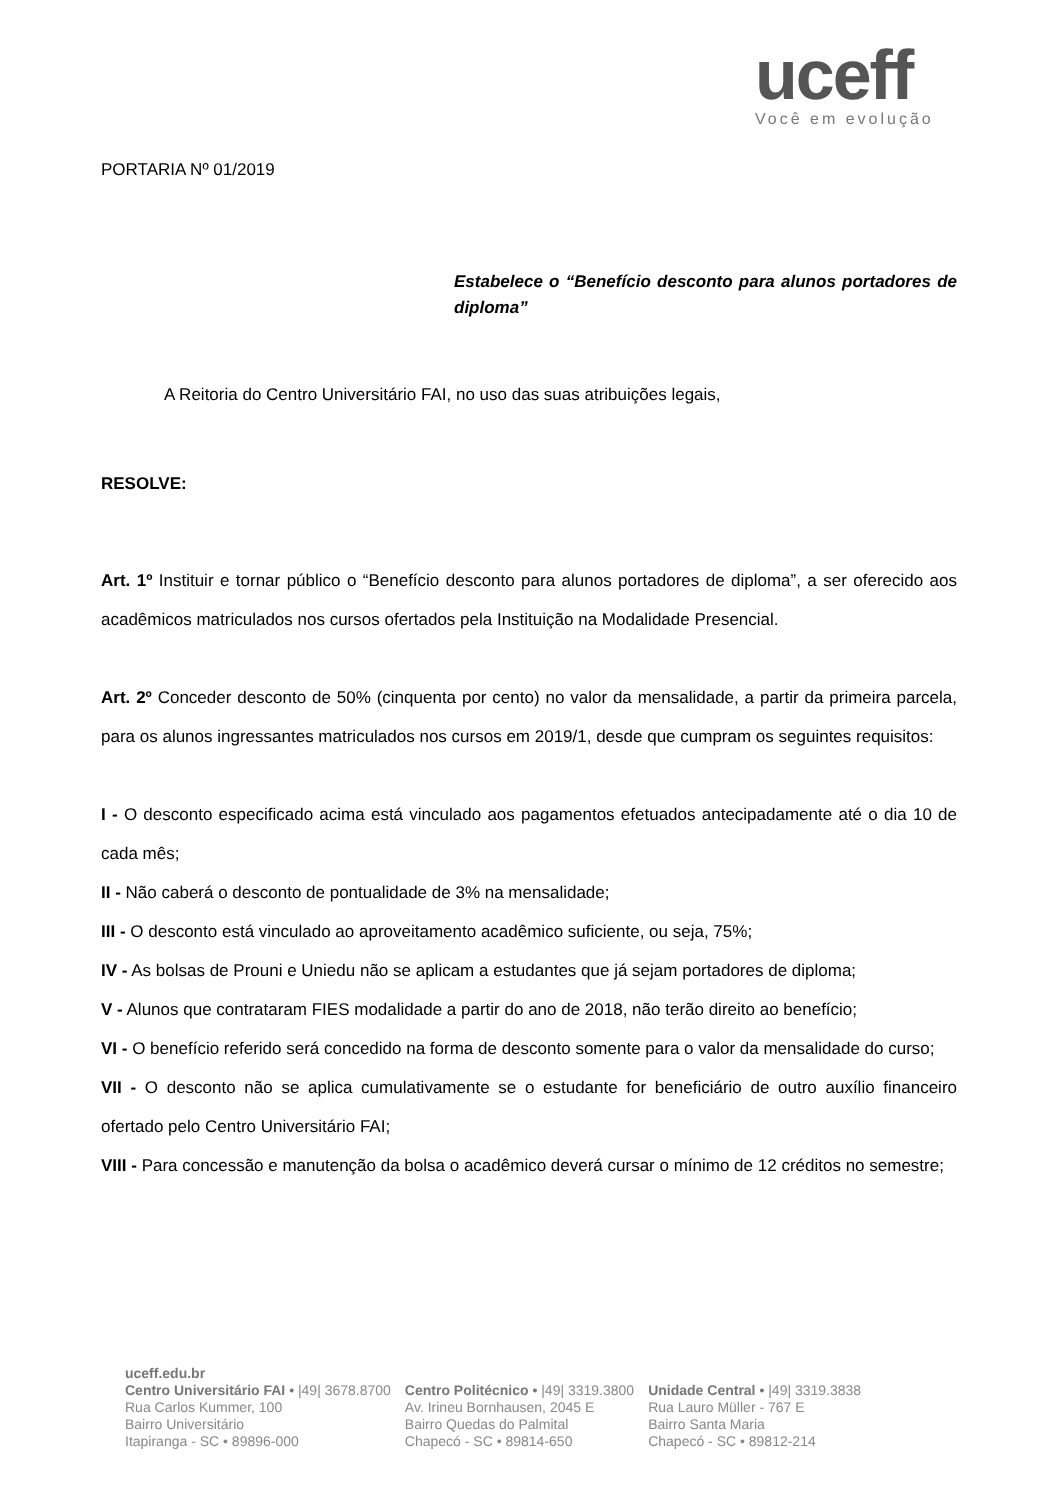uceff
Você em evolução
PORTARIA Nº 01/2019
Estabelece o “Benefício desconto para alunos portadores de diploma”
A Reitoria do Centro Universitário FAI, no uso das suas atribuições legais,
RESOLVE:
Art. 1º Instituir e tornar público o “Benefício desconto para alunos portadores de diploma”, a ser oferecido aos acadêmicos matriculados nos cursos ofertados pela Instituição na Modalidade Presencial.
Art. 2º Conceder desconto de 50% (cinquenta por cento) no valor da mensalidade, a partir da primeira parcela, para os alunos ingressantes matriculados nos cursos em 2019/1, desde que cumpram os seguintes requisitos:
I - O desconto especificado acima está vinculado aos pagamentos efetuados antecipadamente até o dia 10 de cada mês;
II - Não caberá o desconto de pontualidade de 3% na mensalidade;
III - O desconto está vinculado ao aproveitamento acadêmico suficiente, ou seja, 75%;
IV - As bolsas de Prouni e Uniedu não se aplicam a estudantes que já sejam portadores de diploma;
V - Alunos que contrataram FIES modalidade a partir do ano de 2018, não terão direito ao benefício;
VI - O benefício referido será concedido na forma de desconto somente para o valor da mensalidade do curso;
VII - O desconto não se aplica cumulativamente se o estudante for beneficiário de outro auxílio financeiro ofertado pelo Centro Universitário FAI;
VIII - Para concessão e manutenção da bolsa o acadêmico deverá cursar o mínimo de 12 créditos no semestre;
uceff.edu.br
Centro Universitário FAI • |49| 3678.8700
Rua Carlos Kummer, 100
Bairro Universitário
Itapiranga - SC • 89896-000
Centro Politécnico • |49| 3319.3800
Av. Irineu Bornhausen, 2045 E
Bairro Quedas do Palmital
Chapecó - SC • 89814-650
Unidade Central • |49| 3319.3838
Rua Lauro Müller - 767 E
Bairro Santa Maria
Chapecó - SC • 89812-214